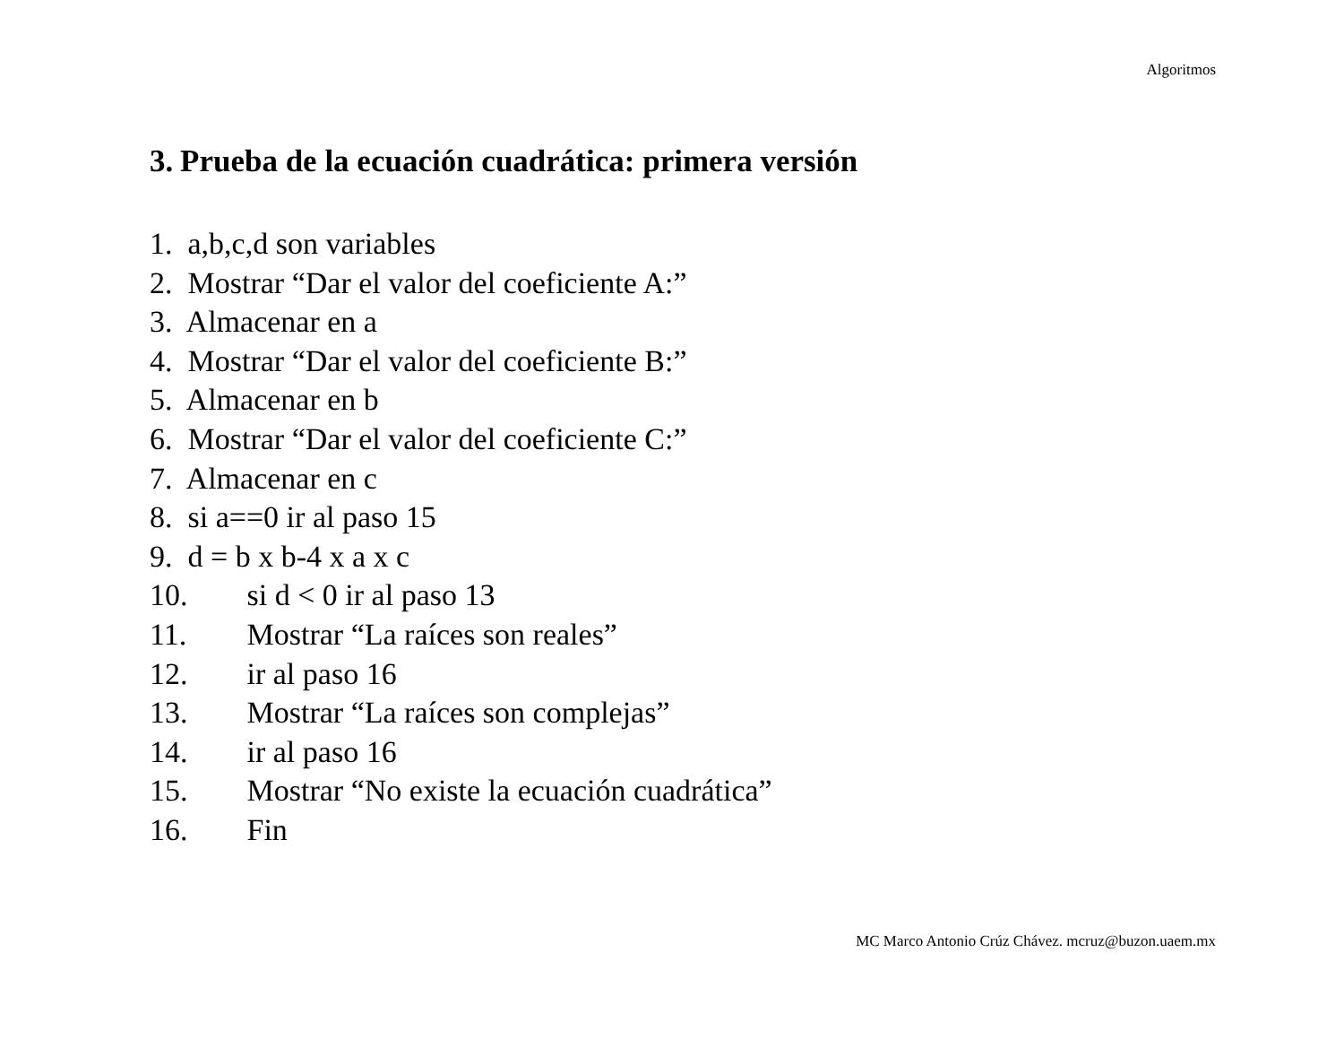Algoritmos
3. Prueba de la ecuación cuadrática: primera versión
1. a,b,c,d son variables
2. Mostrar “Dar el valor del coeficiente A:”
3. Almacenar en a
4. Mostrar “Dar el valor del coeficiente B:”
5. Almacenar en b
6. Mostrar “Dar el valor del coeficiente C:”
7. Almacenar en c
8. si a==0 ir al paso 15
9. d = b x b-4 x a x c
10. si d < 0 ir al paso 13
11. Mostrar “La raíces son reales”
12. ir al paso 16
13. Mostrar “La raíces son complejas”
14. ir al paso 16
15. Mostrar “No existe la ecuación cuadrática”
16. Fin
MC Marco Antonio Crúz Chávez. mcruz@buzon.uaem.mx